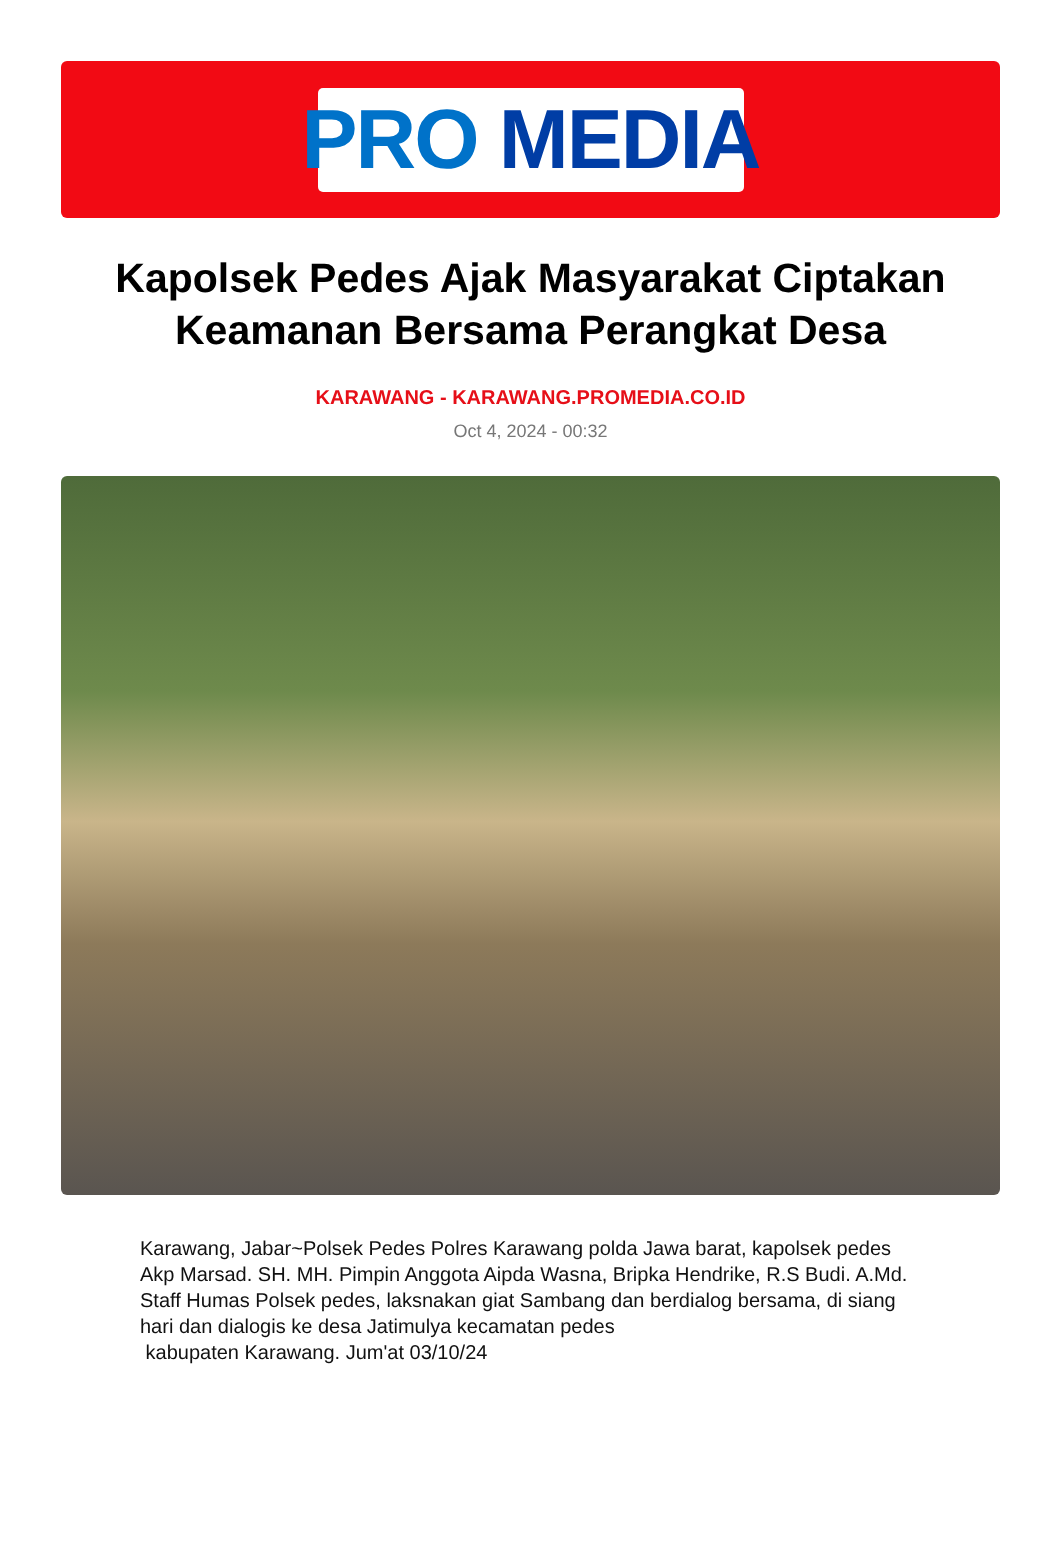PRO MEDIA
Kapolsek Pedes Ajak Masyarakat Ciptakan Keamanan Bersama Perangkat Desa
KARAWANG - KARAWANG.PROMEDIA.CO.ID
Oct 4, 2024 - 00:32
Karawang, Jabar~Polsek Pedes Polres Karawang polda Jawa barat, kapolsek pedes Akp Marsad. SH. MH. Pimpin Anggota Aipda Wasna, Bripka Hendrike, R.S Budi. A.Md. Staff Humas Polsek pedes, laksnakan giat Sambang dan berdialog bersama, di siang hari dan dialogis ke desa Jatimulya kecamatan pedes
kabupaten Karawang. Jum'at 03/10/24